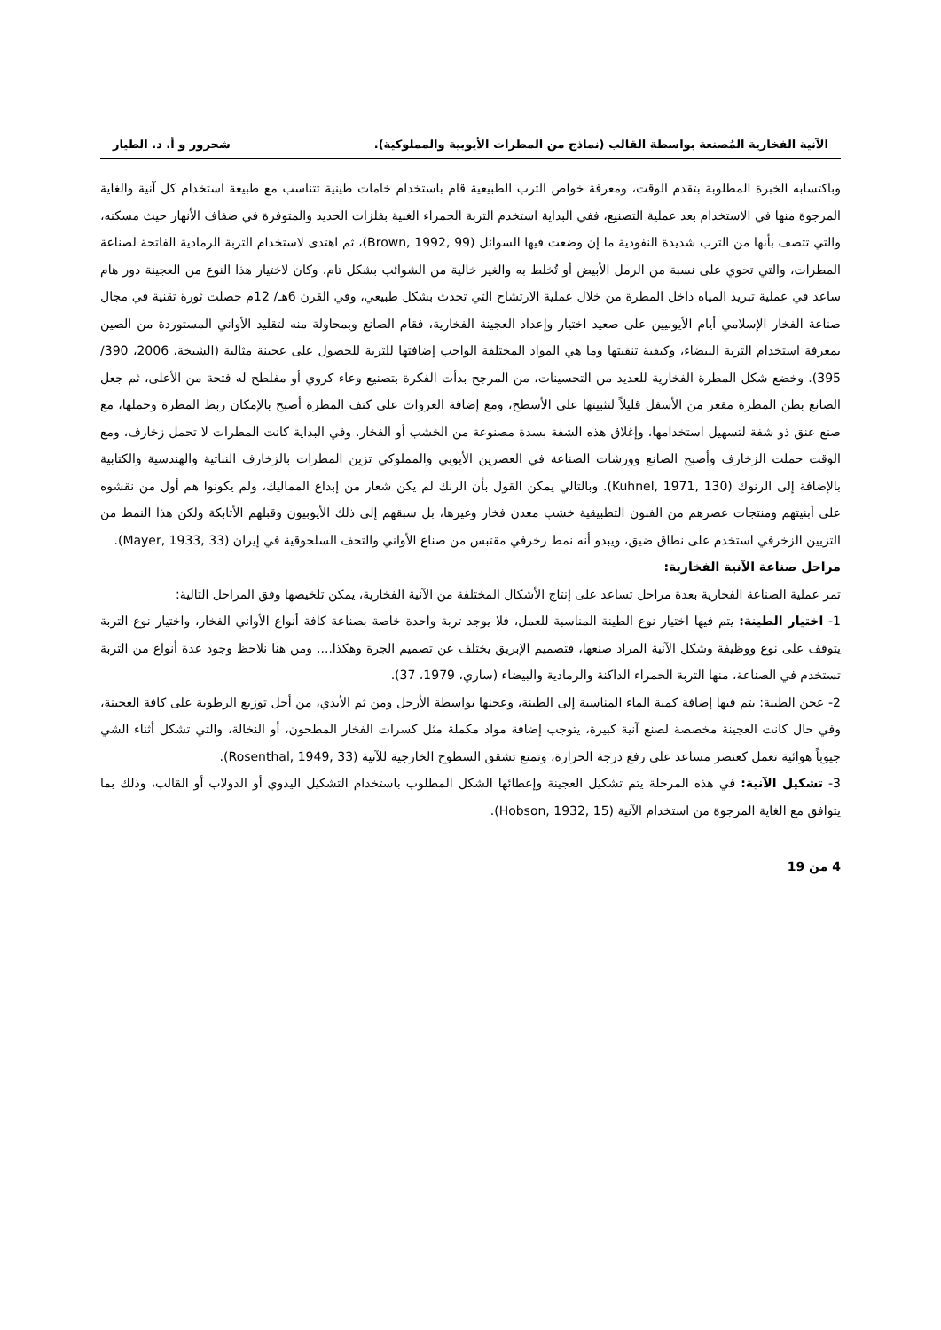الآنية الفخارية المُصنعة بواسطة القالب (نماذج من المطرات الأيوبية والمملوكية). شحرور و أ. د. الطيار
وباكتسابه الخبرة المطلوبة بتقدم الوقت، ومعرفة خواص الترب الطبيعية قام باستخدام خامات طينية تتناسب مع طبيعة استخدام كل آنية والغاية المرجوة منها في الاستخدام بعد عملية التصنيع، ففي البداية استخدم التربة الحمراء الغنية بفلزات الحديد والمتوفرة في ضفاف الأنهار حيث مسكنه، والتي تتصف بأنها من الترب شديدة النفوذية ما إن وضعت فيها السوائل (Brown, 1992, 99)، ثم اهتدى لاستخدام التربة الرمادية الفاتحة لصناعة المطرات، والتي تحوي على نسبة من الرمل الأبيض أو تُخلط به والغير خالية من الشوائب بشكل تام، وكان لاختيار هذا النوع من العجينة دور هام ساعد في عملية تبريد المياه داخل المطرة من خلال عملية الارتشاح التي تحدث بشكل طبيعي، وفي القرن 6هـ/ 12م حصلت ثورة تقنية في مجال صناعة الفخار الإسلامي أيام الأيوبيين على صعيد اختيار وإعداد العجينة الفخارية، فقام الصانع وبمحاولة منه لتقليد الأواني المستوردة من الصين بمعرفة استخدام التربة البيضاء، وكيفية تنقيتها وما هي المواد المختلفة الواجب إضافتها للتربة للحصول على عجينة مثالية (الشيخة، 2006، 390/ 395). وخضع شكل المطرة الفخارية للعديد من التحسينات، من المرجح بدأت الفكرة بتصنيع وعاء كروي أو مفلطح له فتحة من الأعلى، ثم جعل الصانع بطن المطرة مقعر من الأسفل قليلاً لتثبيتها على الأسطح، ومع إضافة العروات على كتف المطرة أصبح بالإمكان ربط المطرة وحملها، مع صنع عنق ذو شفة لتسهيل استخدامها، وإغلاق هذه الشفة بسدة مصنوعة من الخشب أو الفخار. وفي البداية كانت المطرات لا تحمل زخارف، ومع الوقت حملت الزخارف وأصبح الصانع وورشات الصناعة في العصرين الأيوبي والمملوكي تزين المطرات بالزخارف النباتية والهندسية والكتابية بالإضافة إلى الرنوك (Kuhnel, 1971, 130). وبالتالي يمكن القول بأن الرنك لم يكن شعار من إبداع المماليك، ولم يكونوا هم أول من نقشوه على أبنيتهم ومنتجات عصرهم من الفنون التطبيقية خشب معدن فخار وغيرها، بل سبقهم إلى ذلك الأيوبيون وقبلهم الأتابكة ولكن هذا النمط من التزيين الزخرفي استخدم على نطاق ضيق، ويبدو أنه نمط زخرفي مقتبس من صناع الأواني والتحف السلجوقية في إيران (Mayer, 1933, 33).
مراحل صناعة الآنية الفخارية:
تمر عملية الصناعة الفخارية بعدة مراحل تساعد على إنتاج الأشكال المختلفة من الآنية الفخارية، يمكن تلخيصها وفق المراحل التالية:
1- اختيار الطينة: يتم فيها اختيار نوع الطينة المناسبة للعمل، فلا يوجد تربة واحدة خاصة بصناعة كافة أنواع الأواني الفخار، واختيار نوع التربة يتوقف على نوع ووظيفة وشكل الآنية المراد صنعها، فتصميم الإبريق يختلف عن تصميم الجرة وهكذا.... ومن هنا نلاحظ وجود عدة أنواع من التربة تستخدم في الصناعة، منها التربة الحمراء الداكنة والرمادية والبيضاء (ساري، 1979، 37).
2- عجن الطينة: يتم فيها إضافة كمية الماء المناسبة إلى الطينة، وعجنها بواسطة الأرجل ومن ثم الأيدي، من أجل توزيع الرطوبة على كافة العجينة، وفي حال كانت العجينة مخصصة لصنع آنية كبيرة، يتوجب إضافة مواد مكملة مثل كسرات الفخار المطحون، أو النخالة، والتي تشكل أثناء الشي جيوباً هوائية تعمل كعنصر مساعد على رفع درجة الحرارة، وتمنع تشقق السطوح الخارجية للآنية (Rosenthal, 1949, 33).
3- تشكيل الآنية: في هذه المرحلة يتم تشكيل العجينة وإعطائها الشكل المطلوب باستخدام التشكيل اليدوي أو الدولاب أو القالب، وذلك بما يتوافق مع الغاية المرجوة من استخدام الآنية (Hobson, 1932, 15).
4 من 19